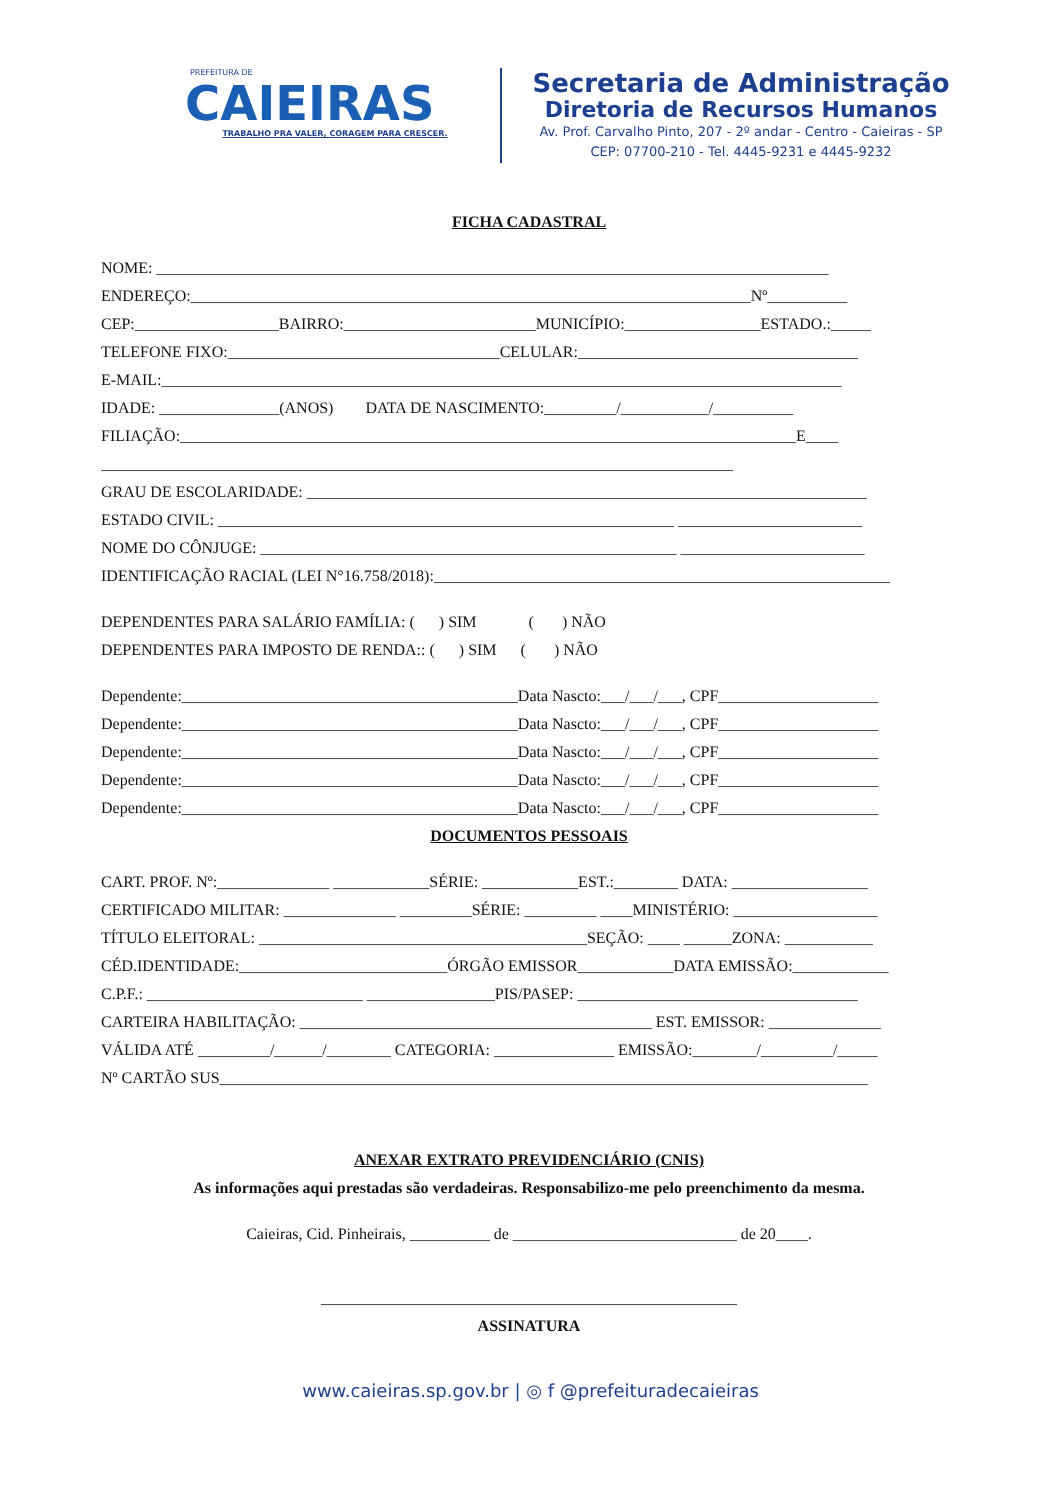PREFEITURA DE
CAIEIRAS
TRABALHO PRA VALER, CORAGEM PARA CRESCER.
Secretaria de Administração
Diretoria de Recursos Humanos
Av. Prof. Carvalho Pinto, 207 - 2º andar - Centro - Caieiras - SP
CEP: 07700-210 - Tel. 4445-9231 e 4445-9232
FICHA CADASTRAL
NOME: ____________________________________________________________________________________
ENDEREÇO:______________________________________________________________________Nº__________
CEP:__________________BAIRRO:________________________MUNICÍPIO:_________________ESTADO.:_____
TELEFONE FIXO:__________________________________CELULAR:___________________________________
E-MAIL:_____________________________________________________________________________________
IDADE: _______________(ANOS) DATA DE NASCIMENTO:_________/___________/__________
FILIAÇÃO:_____________________________________________________________________________E____
_______________________________________________________________________________
GRAU DE ESCOLARIDADE: ______________________________________________________________________
ESTADO CIVIL: _________________________________________________________ _______________________
NOME DO CÔNJUGE: ____________________________________________________ _______________________
IDENTIFICAÇÃO RACIAL (LEI N°16.758/2018):_________________________________________________________
DEPENDENTES PARA SALÁRIO FAMÍLIA: ( ) SIM ( ) NÃO
DEPENDENTES PARA IMPOSTO DE RENDA:: ( ) SIM ( ) NÃO
Dependente:__________________________________________Data Nascto:___/___/___, CPF____________________
Dependente:__________________________________________Data Nascto:___/___/___, CPF____________________
Dependente:__________________________________________Data Nascto:___/___/___, CPF____________________
Dependente:__________________________________________Data Nascto:___/___/___, CPF____________________
Dependente:__________________________________________Data Nascto:___/___/___, CPF____________________
DOCUMENTOS PESSOAIS
CART. PROF. Nº:______________ ____________SÉRIE: ____________EST.:________ DATA: _________________
CERTIFICADO MILITAR: ______________ _________SÉRIE: _________ ____MINISTÉRIO: __________________
TÍTULO ELEITORAL: _________________________________________SEÇÃO: ____ ______ZONA: ___________
CÉD.IDENTIDADE:__________________________ÓRGÃO EMISSOR____________DATA EMISSÃO:____________
C.P.F.: ___________________________ ________________PIS/PASEP: ___________________________________
CARTEIRA HABILITAÇÃO: ____________________________________________ EST. EMISSOR: ______________
VÁLIDA ATÉ _________/______/________ CATEGORIA: _______________ EMISSÃO:________/_________/_____
Nº CARTÃO SUS_________________________________________________________________________________
ANEXAR EXTRATO PREVIDENCIÁRIO (CNIS)
As informações aqui prestadas são verdadeiras. Responsabilizo-me pelo preenchimento da mesma.
Caieiras, Cid. Pinheirais, __________ de ____________________________ de 20____.
____________________________________________________
ASSINATURA
www.caieiras.sp.gov.br | ◎ f @prefeituradecaieiras